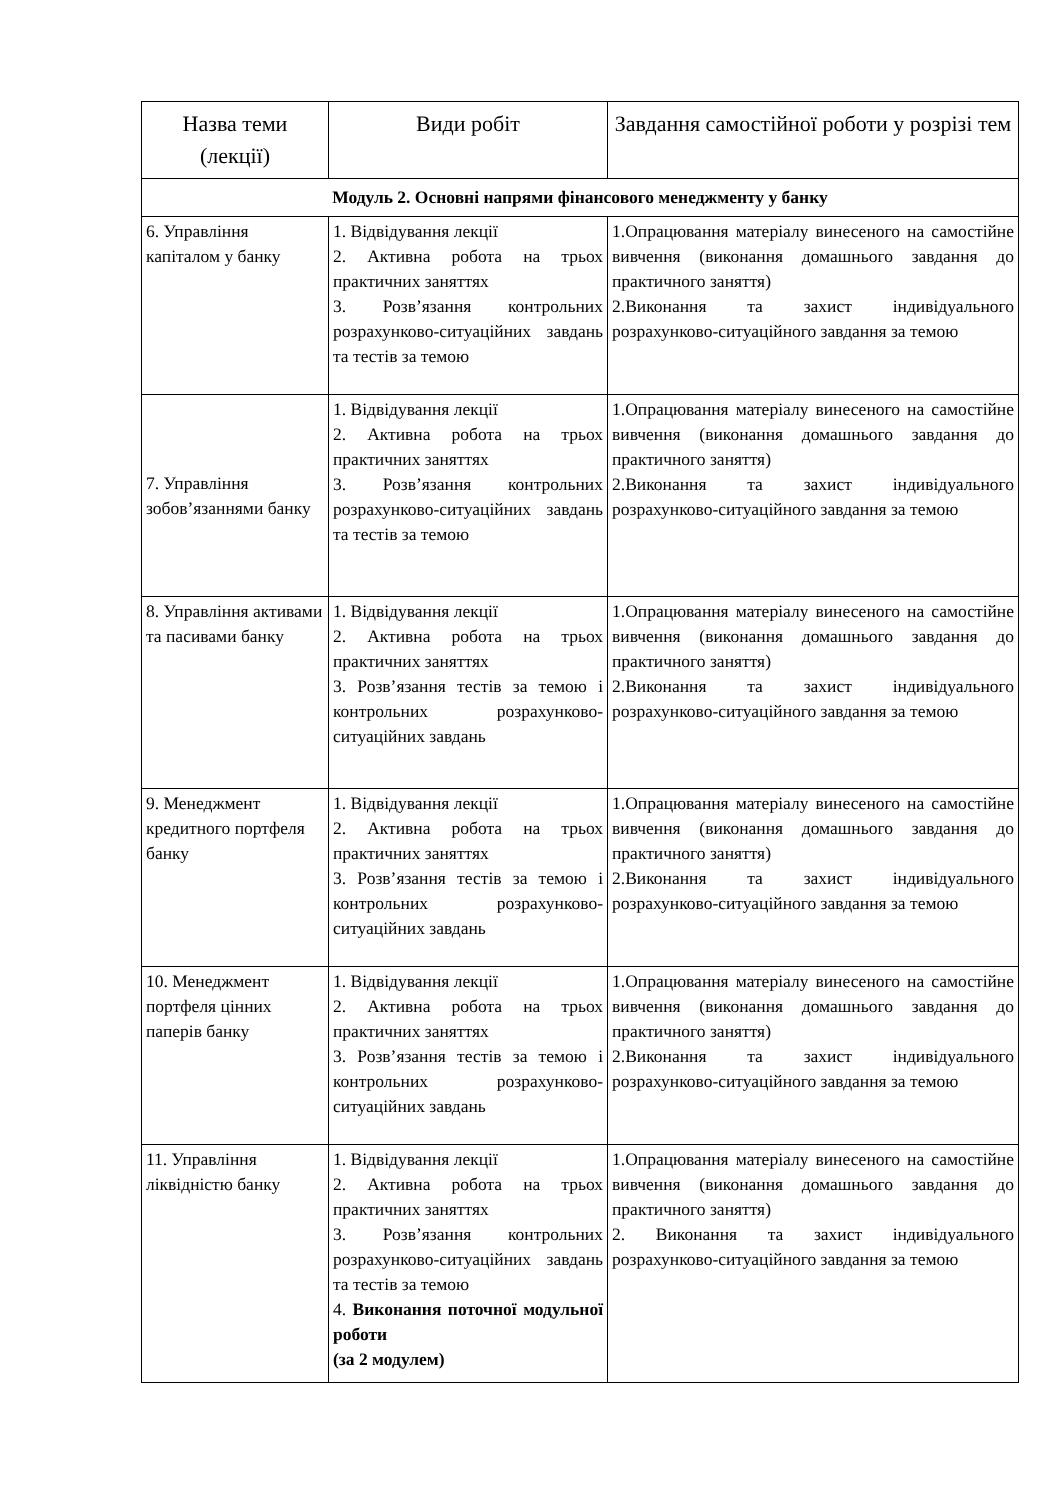| Назва теми (лекції) | Види робіт | Завдання самостійної роботи у розрізі тем |
| --- | --- | --- |
| Модуль 2. Основні напрями фінансового менеджменту у банку | | |
| 6. Управління капіталом у банку | 1. Відвідування лекції 2. Активна робота на трьох практичних заняттях 3. Розв’язання контрольних розрахунково-ситуаційних завдань та тестів за темою | 1.Опрацювання матеріалу винесеного на самостійне вивчення (виконання домашнього завдання до практичного заняття) 2.Виконання та захист індивідуального розрахунково-ситуаційного завдання за темою |
| 7. Управління зобов’язаннями банку | 1. Відвідування лекції 2. Активна робота на трьох практичних заняттях 3. Розв’язання контрольних розрахунково-ситуаційних завдань та тестів за темою | 1.Опрацювання матеріалу винесеного на самостійне вивчення (виконання домашнього завдання до практичного заняття) 2.Виконання та захист індивідуального розрахунково-ситуаційного завдання за темою |
| 8. Управління активами та пасивами банку | 1. Відвідування лекції 2. Активна робота на трьох практичних заняттях 3. Розв’язання тестів за темою і контрольних розрахунково-ситуаційних завдань | 1.Опрацювання матеріалу винесеного на самостійне вивчення (виконання домашнього завдання до практичного заняття) 2.Виконання та захист індивідуального розрахунково-ситуаційного завдання за темою |
| 9. Менеджмент кредитного портфеля банку | 1. Відвідування лекції 2. Активна робота на трьох практичних заняттях 3. Розв’язання тестів за темою і контрольних розрахунково-ситуаційних завдань | 1.Опрацювання матеріалу винесеного на самостійне вивчення (виконання домашнього завдання до практичного заняття) 2.Виконання та захист індивідуального розрахунково-ситуаційного завдання за темою |
| 10. Менеджмент портфеля цінних паперів банку | 1. Відвідування лекції 2. Активна робота на трьох практичних заняттях 3. Розв’язання тестів за темою і контрольних розрахунково-ситуаційних завдань | 1.Опрацювання матеріалу винесеного на самостійне вивчення (виконання домашнього завдання до практичного заняття) 2.Виконання та захист індивідуального розрахунково-ситуаційного завдання за темою |
| 11. Управління ліквідністю банку | 1. Відвідування лекції 2. Активна робота на трьох практичних заняттях 3. Розв’язання контрольних розрахунково-ситуаційних завдань та тестів за темою 4. Виконання поточної модульної роботи (за 2 модулем) | 1.Опрацювання матеріалу винесеного на самостійне вивчення (виконання домашнього завдання до практичного заняття) 2. Виконання та захист індивідуального розрахунково-ситуаційного завдання за темою |